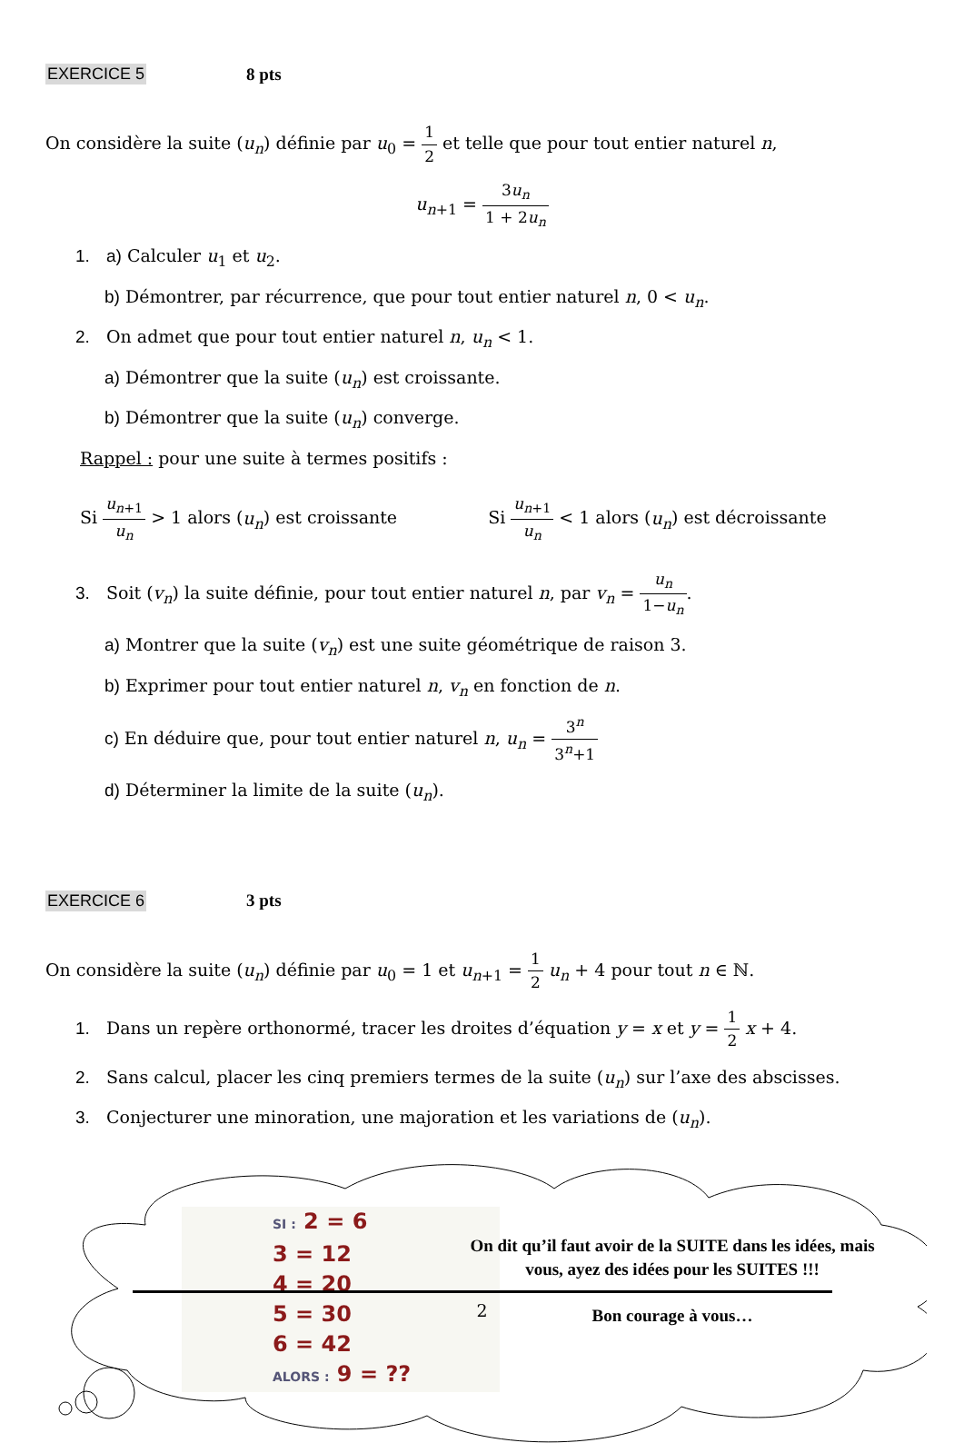EXERCICE 5 8 pts
On considère la suite (u<sub>n</sub>) définie par u<sub>0</sub> = 1 2 et telle que pour tout entier naturel n,
u<sub>n+1</sub> = 3u<sub>n</sub> 1 + 2u<sub>n</sub>
1. a) Calculer u<sub>1</sub> et u<sub>2</sub>.
b) Démontrer, par récurrence, que pour tout entier naturel n, 0 < u<sub>n</sub>.
2. On admet que pour tout entier naturel n, u<sub>n</sub> < 1.
a) Démontrer que la suite (u<sub>n</sub>) est croissante.
b) Démontrer que la suite (u<sub>n</sub>) converge.
Rappel : pour une suite à termes positifs :
Si u<sub>n+1</sub> u<sub>n</sub> > 1 alors (u<sub>n</sub>) est croissante
Si u<sub>n+1</sub> u<sub>n</sub> < 1 alors (u<sub>n</sub>) est décroissante
3. Soit (v<sub>n</sub>) la suite définie, pour tout entier naturel n, par v<sub>n</sub> = u<sub>n</sub> 1−u<sub>n</sub>.
a) Montrer que la suite (v<sub>n</sub>) est une suite géométrique de raison 3.
b) Exprimer pour tout entier naturel n, v<sub>n</sub> en fonction de n.
c) En déduire que, pour tout entier naturel n, u<sub>n</sub> = 3<sup>n</sup> 3<sup>n</sup>+1
d) Déterminer la limite de la suite (u<sub>n</sub>).
EXERCICE 6 3 pts
On considère la suite (u<sub>n</sub>) définie par u<sub>0</sub> = 1 et u<sub>n+1</sub> = 1 2 u<sub>n</sub> + 4 pour tout n ∈ ℕ.
1. Dans un repère orthonormé, tracer les droites d’équation y = x et y = 1 2 x + 4.
2. Sans calcul, placer les cinq premiers termes de la suite (u<sub>n</sub>) sur l’axe des abscisses.
3. Conjecturer une minoration, une majoration et les variations de (u<sub>n</sub>).
SI : 2 = 6
3 = 12
4 = 20
5 = 30
6 = 42
ALORS : 9 = ??
On dit qu’il faut avoir de la SUITE dans les idées, mais vous, ayez des idées pour les SUITES !!!
Bon courage à vous…
2